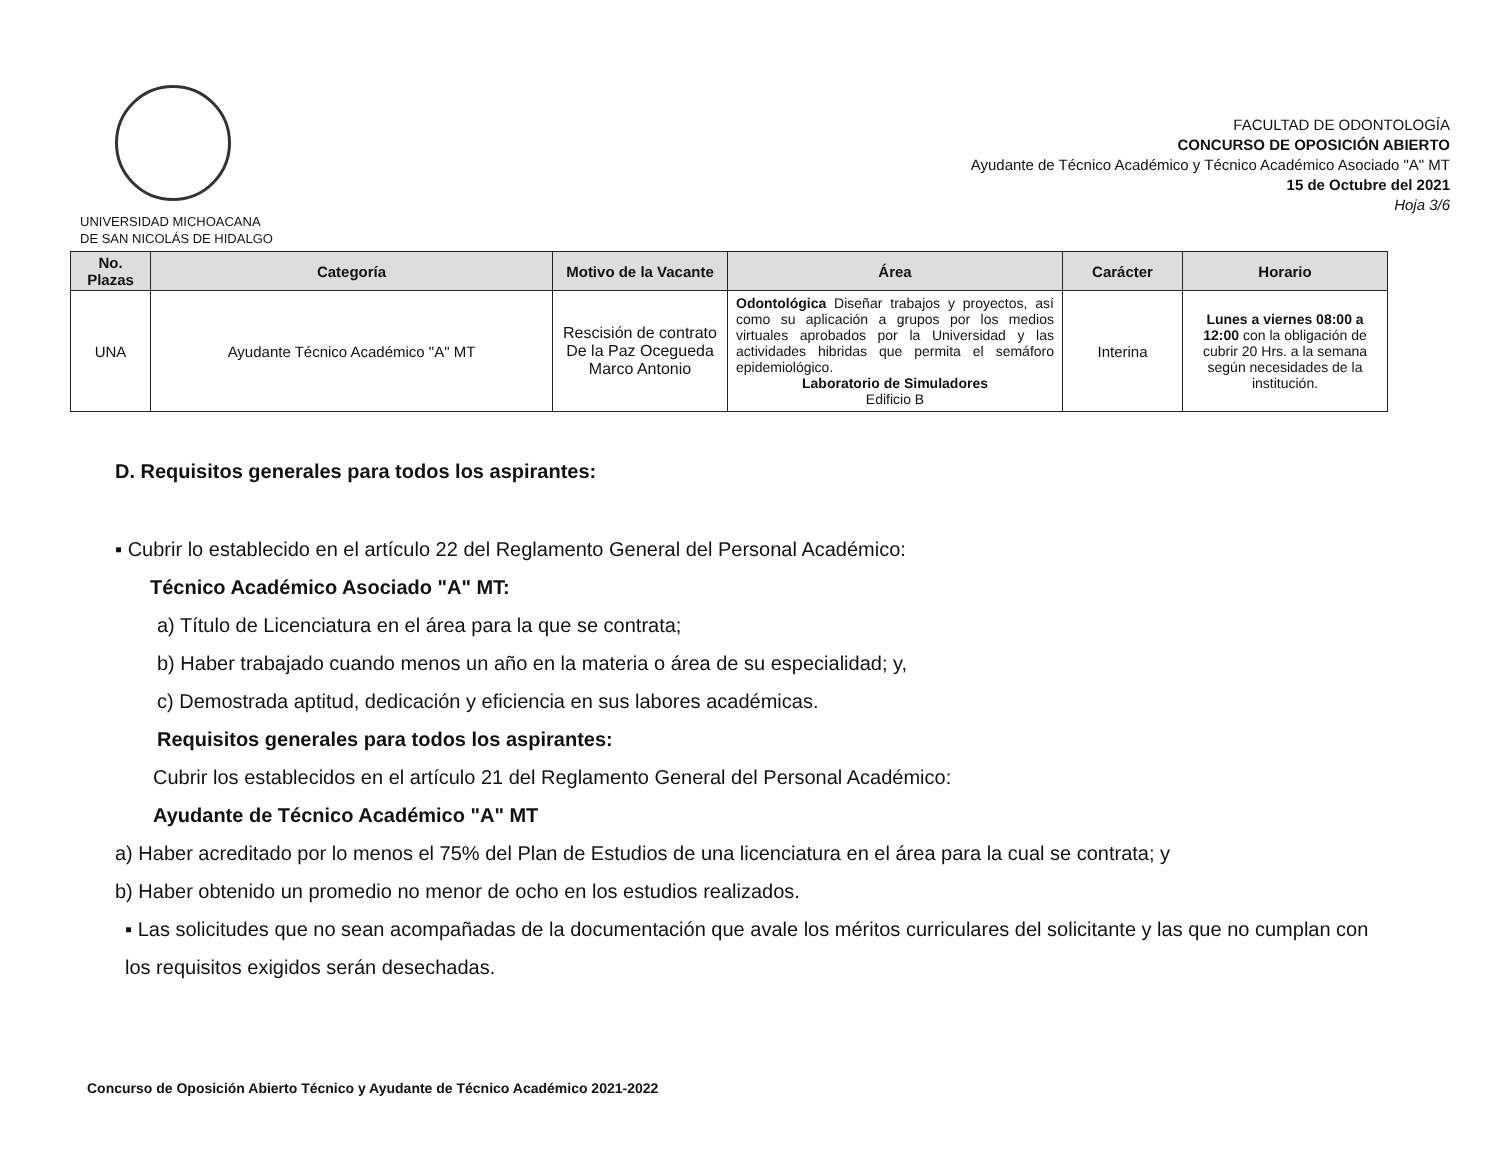UNIVERSIDAD MICHOACANA
DE SAN NICOLÁS DE HIDALGO
FACULTAD DE ODONTOLOGÍA
CONCURSO DE OPOSICIÓN ABIERTO
Ayudante de Técnico Académico y Técnico Académico Asociado "A" MT
15 de Octubre del 2021
Hoja 3/6
| No. Plazas | Categoría | Motivo de la Vacante | Área | Carácter | Horario |
| --- | --- | --- | --- | --- | --- |
| UNA | Ayudante Técnico Académico "A" MT | Rescisión de contrato De la Paz Ocegueda Marco Antonio | Odontológica Diseñar trabajos y proyectos, así como su aplicación a grupos por los medios virtuales aprobados por la Universidad y las actividades hibridas que permita el semáforo epidemiológico. Laboratorio de Simuladores Edificio B | Interina | Lunes a viernes 08:00 a 12:00 con la obligación de cubrir 20 Hrs. a la semana según necesidades de la institución. |
D. Requisitos generales para todos los aspirantes:
▪ Cubrir lo establecido en el artículo 22 del Reglamento General del Personal Académico:
Técnico Académico Asociado "A" MT:
a) Título de Licenciatura en el área para la que se contrata;
b) Haber trabajado cuando menos un año en la materia o área de su especialidad; y,
c) Demostrada aptitud, dedicación y eficiencia en sus labores académicas.
Requisitos generales para todos los aspirantes:
Cubrir los establecidos en el artículo 21 del Reglamento General del Personal Académico:
Ayudante de Técnico Académico "A" MT
a) Haber acreditado por lo menos el 75% del Plan de Estudios de una licenciatura en el área para la cual se contrata; y
b) Haber obtenido un promedio no menor de ocho en los estudios realizados.
▪ Las solicitudes que no sean acompañadas de la documentación que avale los méritos curriculares del solicitante y las que no cumplan con los requisitos exigidos serán desechadas.
Concurso de Oposición Abierto Técnico y Ayudante de Técnico Académico 2021-2022